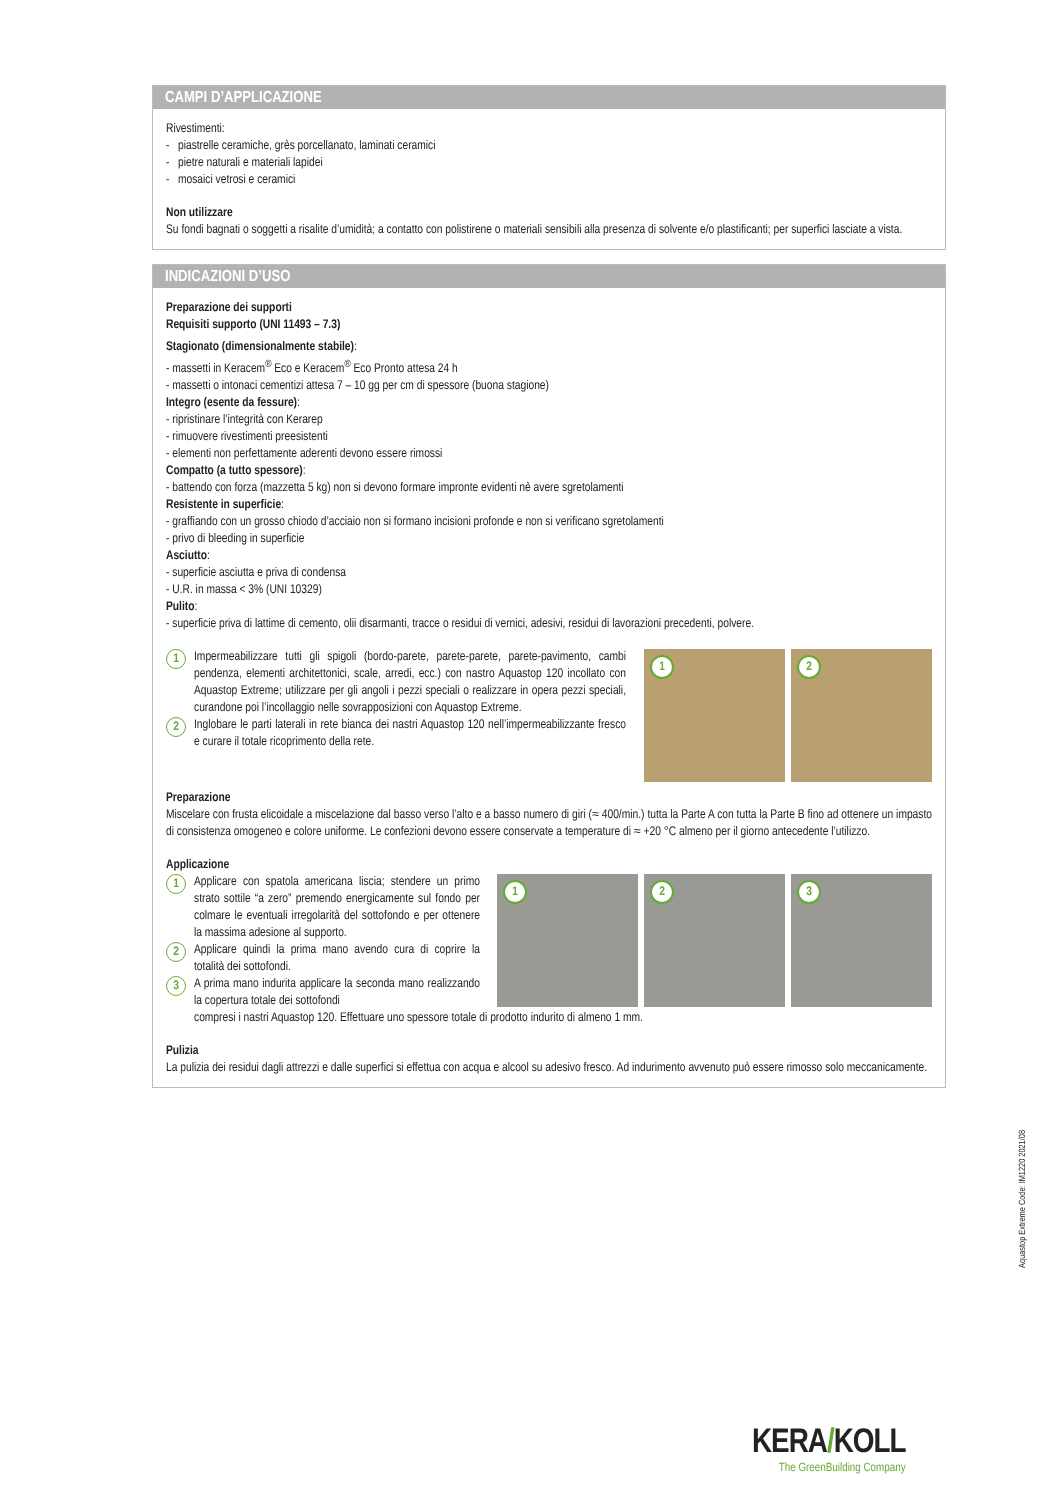CAMPI D’APPLICAZIONE
Rivestimenti:
- piastrelle ceramiche, grès porcellanato, laminati ceramici
- pietre naturali e materiali lapidei
- mosaici vetrosi e ceramici
Non utilizzare
Su fondi bagnati o soggetti a risalite d’umidità; a contatto con polistirene o materiali sensibili alla presenza di solvente e/o plastificanti; per superfici lasciate a vista.
INDICAZIONI D’USO
Preparazione dei supporti
Requisiti supporto (UNI 11493 – 7.3)
Stagionato (dimensionalmente stabile):
- massetti in Keracem<sup>®</sup> Eco e Keracem<sup>®</sup> Eco Pronto attesa 24 h
- massetti o intonaci cementizi attesa 7 – 10 gg per cm di spessore (buona stagione)
Integro (esente da fessure):
- ripristinare l’integrità con Kerarep
- rimuovere rivestimenti preesistenti
- elementi non perfettamente aderenti devono essere rimossi
Compatto (a tutto spessore):
- battendo con forza (mazzetta 5 kg) non si devono formare impronte evidenti nè avere sgretolamenti
Resistente in superficie:
- graffiando con un grosso chiodo d’acciaio non si formano incisioni profonde e non si verificano sgretolamenti
- privo di bleeding in superficie
Asciutto:
- superficie asciutta e priva di condensa
- U.R. in massa < 3% (UNI 10329)
Pulito:
- superficie priva di lattime di cemento, olii disarmanti, tracce o residui di vernici, adesivi, residui di lavorazioni precedenti, polvere.
1
Impermeabilizzare tutti gli spigoli (bordo-parete, parete-parete, parete-pavimento, cambi pendenza, elementi architettonici, scale, arredi, ecc.) con nastro Aquastop 120 incollato con Aquastop Extreme; utilizzare per gli angoli i pezzi speciali o realizzare in opera pezzi speciali, curandone poi l’incollaggio nelle sovrapposizioni con Aquastop Extreme.
2
Inglobare le parti laterali in rete bianca dei nastri Aquastop 120 nell’impermeabilizzante fresco e curare il totale ricoprimento della rete.
1
2
Preparazione
Miscelare con frusta elicoidale a miscelazione dal basso verso l’alto e a basso numero di giri (≈ 400/min.) tutta la Parte A con tutta la Parte B fino ad ottenere un impasto di consistenza omogeneo e colore uniforme. Le confezioni devono essere conservate a temperature di ≈ +20 °C almeno per il giorno antecedente l’utilizzo.
Applicazione
1
Applicare con spatola americana liscia; stendere un primo strato sottile “a zero” premendo energicamente sul fondo per colmare le eventuali irregolarità del sottofondo e per ottenere la massima adesione al supporto.
2
Applicare quindi la prima mano avendo cura di coprire la totalità dei sottofondi.
3
A prima mano indurita applicare la seconda mano realizzando la copertura totale dei sottofondi
1
2
3
compresi i nastri Aquastop 120. Effettuare uno spessore totale di prodotto indurito di almeno 1 mm.
Pulizia
La pulizia dei residui dagli attrezzi e dalle superfici si effettua con acqua e alcool su adesivo fresco. Ad indurimento avvenuto può essere rimosso solo meccanicamente.
Aquastop Extreme Code: IM1220 2021/08
KERA/KOLL
The GreenBuilding Company